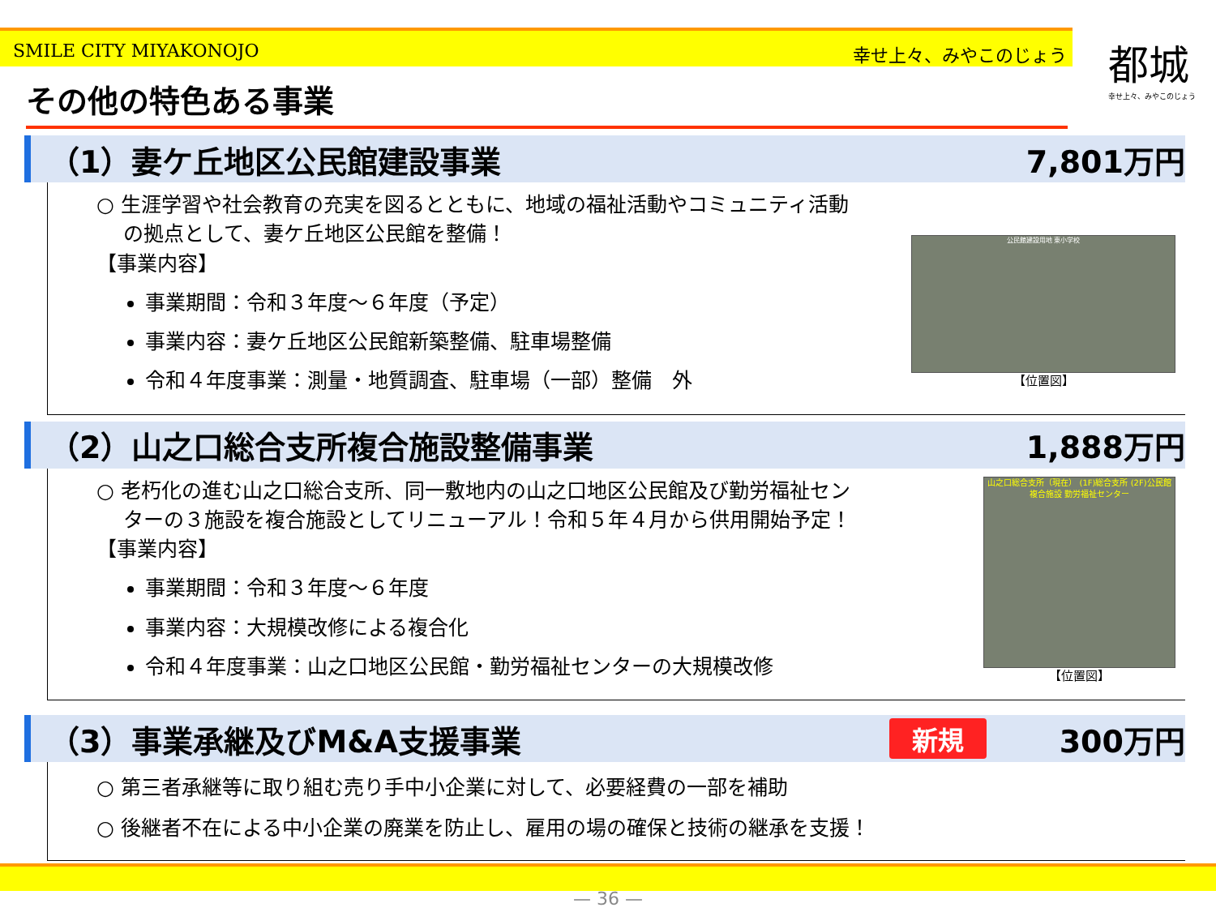SMILE CITY MIYAKONOJO 幸せ上々、みやこのじょう
都城
幸せ上々、みやこのじょう
その他の特色ある事業
（1）妻ケ丘地区公民館建設事業 7,801万円
○ 生涯学習や社会教育の充実を図るとともに、地域の福祉活動やコミュニティ活動
　 の拠点として、妻ケ丘地区公民館を整備！
【事業内容】
事業期間：令和３年度～６年度（予定）
事業内容：妻ケ丘地区公民館新築整備、駐車場整備
令和４年度事業：測量・地質調査、駐車場（一部）整備　外
公民館建設用地 東小学校
【位置図】
（2）山之口総合支所複合施設整備事業 1,888万円
○ 老朽化の進む山之口総合支所、同一敷地内の山之口地区公民館及び勤労福祉セン
　 ターの３施設を複合施設としてリニューアル！令和５年４月から供用開始予定！
【事業内容】
事業期間：令和３年度～６年度
事業内容：大規模改修による複合化
令和４年度事業：山之口地区公民館・勤労福祉センターの大規模改修
山之口総合支所（現在） (1F)総合支所 (2F)公民館 複合施設 勤労福祉センター
【位置図】
（3）事業承継及びM&A支援事業 新規 300万円
○ 第三者承継等に取り組む売り手中小企業に対して、必要経費の一部を補助
○ 後継者不在による中小企業の廃業を防止し、雇用の場の確保と技術の継承を支援！
— 36 —